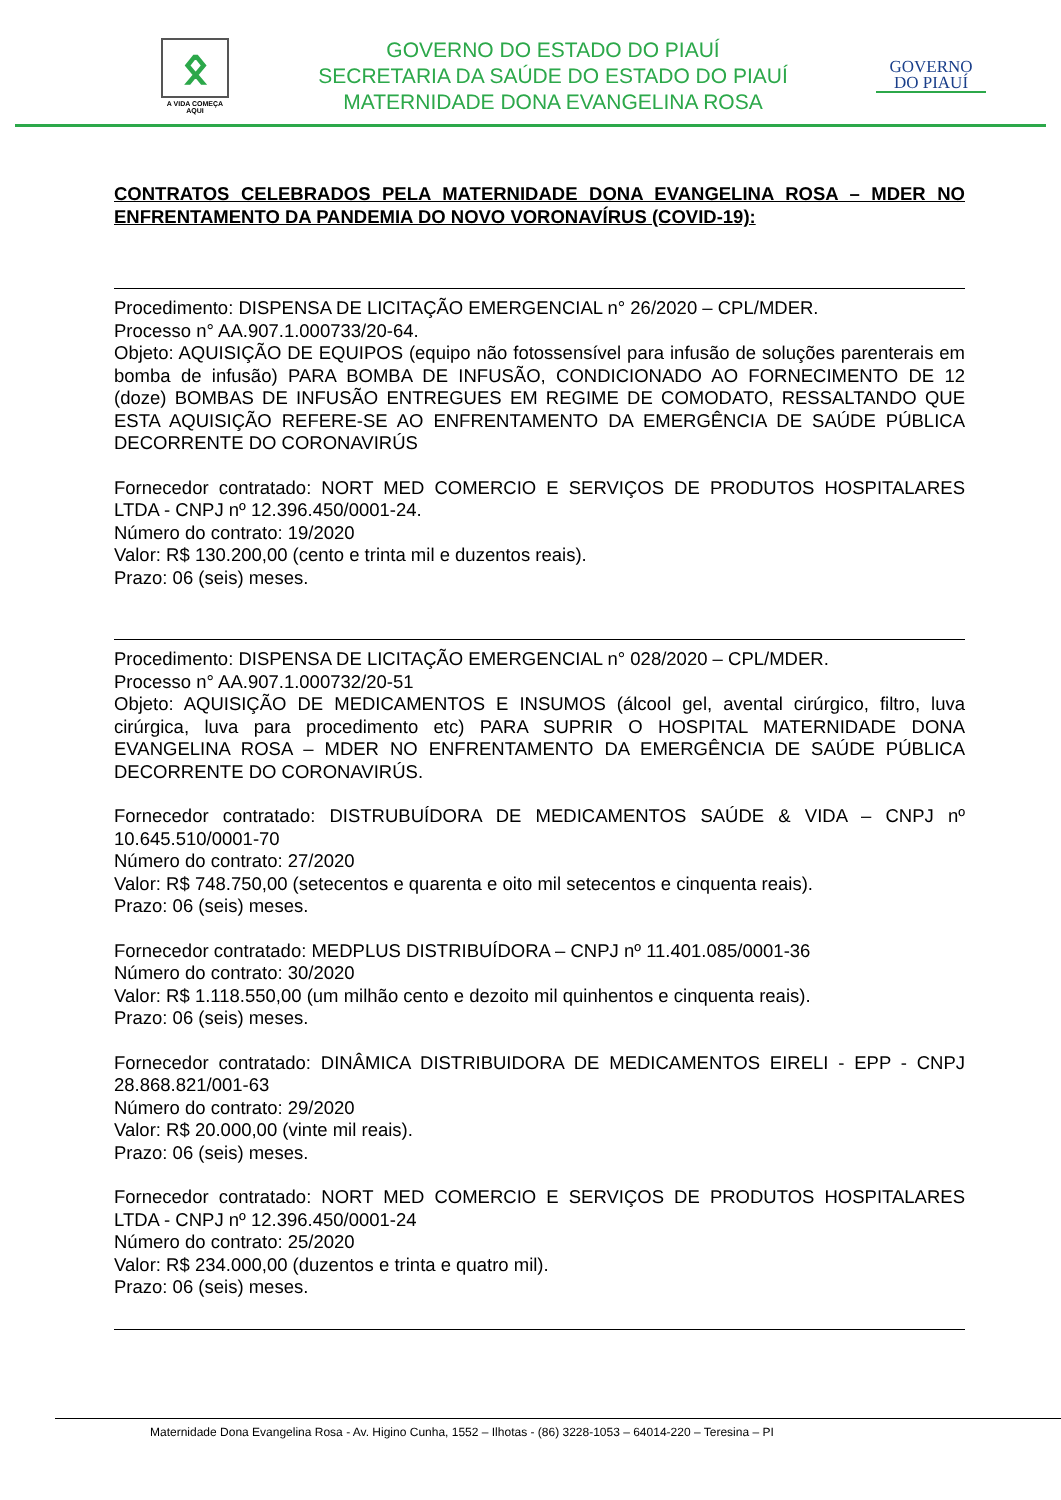ᛟ
A VIDA COMEÇA AQUI
GOVERNO DO ESTADO DO PIAUÍ
SECRETARIA DA SAÚDE DO ESTADO DO PIAUÍ
MATERNIDADE DONA EVANGELINA ROSA
GOVERNO
DO PIAUÍ
CONTRATOS CELEBRADOS PELA MATERNIDADE DONA EVANGELINA ROSA – MDER NO ENFRENTAMENTO DA PANDEMIA DO NOVO VORONAVÍRUS (COVID-19):
Procedimento: DISPENSA DE LICITAÇÃO EMERGENCIAL n° 26/2020 – CPL/MDER.
Processo n° AA.907.1.000733/20-64.
Objeto: AQUISIÇÃO DE EQUIPOS (equipo não fotossensível para infusão de soluções parenterais em bomba de infusão) PARA BOMBA DE INFUSÃO, CONDICIONADO AO FORNECIMENTO DE 12 (doze) BOMBAS DE INFUSÃO ENTREGUES EM REGIME DE COMODATO, RESSALTANDO QUE ESTA AQUISIÇÃO REFERE-SE AO ENFRENTAMENTO DA EMERGÊNCIA DE SAÚDE PÚBLICA DECORRENTE DO CORONAVIRÚS
Fornecedor contratado: NORT MED COMERCIO E SERVIÇOS DE PRODUTOS HOSPITALARES LTDA - CNPJ nº 12.396.450/0001-24.
Número do contrato: 19/2020
Valor: R$ 130.200,00 (cento e trinta mil e duzentos reais).
Prazo: 06 (seis) meses.
Procedimento: DISPENSA DE LICITAÇÃO EMERGENCIAL n° 028/2020 – CPL/MDER.
Processo n° AA.907.1.000732/20-51
Objeto: AQUISIÇÃO DE MEDICAMENTOS E INSUMOS (álcool gel, avental cirúrgico, filtro, luva cirúrgica, luva para procedimento etc) PARA SUPRIR O HOSPITAL MATERNIDADE DONA EVANGELINA ROSA – MDER NO ENFRENTAMENTO DA EMERGÊNCIA DE SAÚDE PÚBLICA DECORRENTE DO CORONAVIRÚS.
Fornecedor contratado: DISTRUBUÍDORA DE MEDICAMENTOS SAÚDE & VIDA – CNPJ nº 10.645.510/0001-70
Número do contrato: 27/2020
Valor: R$ 748.750,00 (setecentos e quarenta e oito mil setecentos e cinquenta reais).
Prazo: 06 (seis) meses.
Fornecedor contratado: MEDPLUS DISTRIBUÍDORA – CNPJ nº 11.401.085/0001-36
Número do contrato: 30/2020
Valor: R$ 1.118.550,00 (um milhão cento e dezoito mil quinhentos e cinquenta reais).
Prazo: 06 (seis) meses.
Fornecedor contratado: DINÂMICA DISTRIBUIDORA DE MEDICAMENTOS EIRELI - EPP - CNPJ 28.868.821/001-63
Número do contrato: 29/2020
Valor: R$ 20.000,00 (vinte mil reais).
Prazo: 06 (seis) meses.
Fornecedor contratado: NORT MED COMERCIO E SERVIÇOS DE PRODUTOS HOSPITALARES LTDA - CNPJ nº 12.396.450/0001-24
Número do contrato: 25/2020
Valor: R$ 234.000,00 (duzentos e trinta e quatro mil).
Prazo: 06 (seis) meses.
Maternidade Dona Evangelina Rosa - Av. Higino Cunha, 1552 – Ilhotas - (86) 3228-1053 – 64014-220 – Teresina – PI